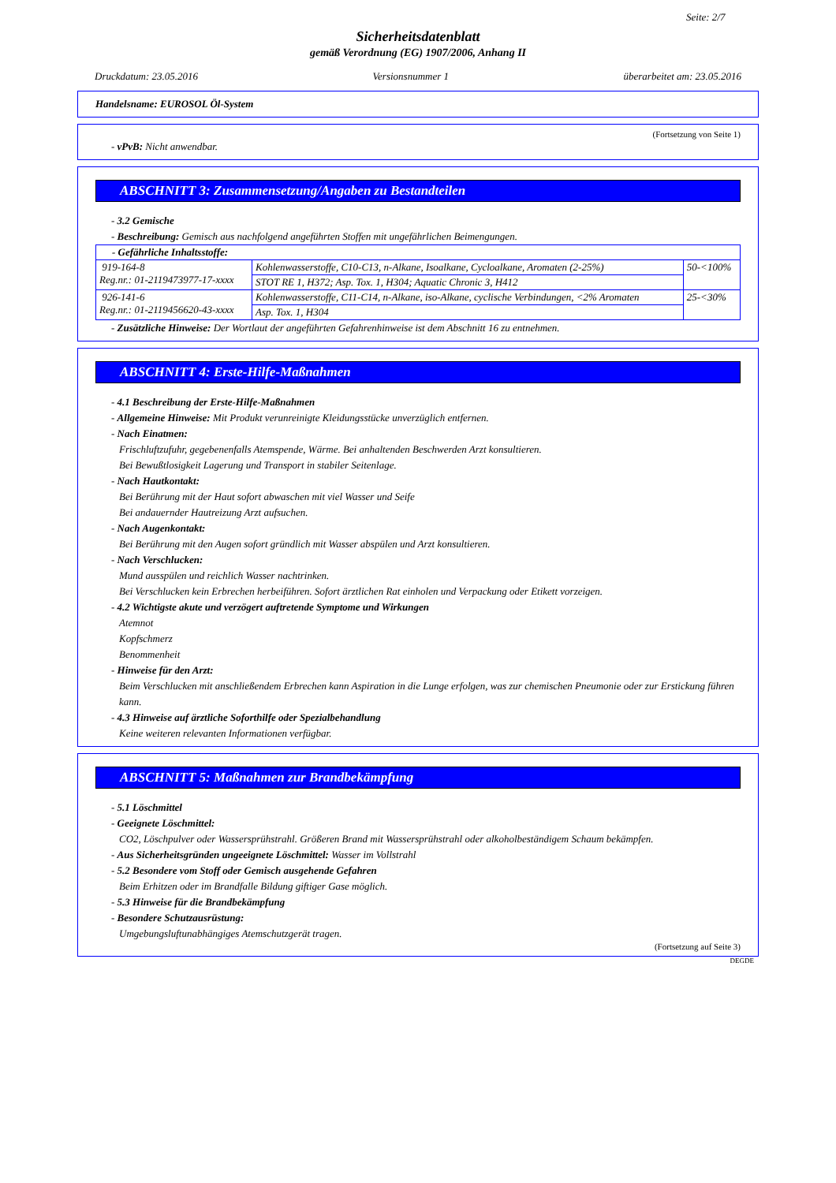Seite: 2/7
Sicherheitsdatenblatt
gemäß Verordnung (EG) 1907/2006, Anhang II
Druckdatum: 23.05.2016 Versionsnummer 1 überarbeitet am: 23.05.2016
Handelsname: EUROSOL Öl-System
(Fortsetzung von Seite 1)
- vPvB: Nicht anwendbar.
ABSCHNITT 3: Zusammensetzung/Angaben zu Bestandteilen
- 3.2 Gemische
- Beschreibung: Gemisch aus nachfolgend angeführten Stoffen mit ungefährlichen Beimengungen.
| - Gefährliche Inhaltsstoffe: | | |
| 919-164-8 Reg.nr.: 01-2119473977-17-xxxx | Kohlenwasserstoffe, C10-C13, n-Alkane, Isoalkane, Cycloalkane, Aromaten (2-25%) | 50-<100% |
| | STOT RE 1, H372; Asp. Tox. 1, H304; Aquatic Chronic 3, H412 | |
| 926-141-6 Reg.nr.: 01-2119456620-43-xxxx | Kohlenwasserstoffe, C11-C14, n-Alkane, iso-Alkane, cyclische Verbindungen, <2% Aromaten | 25-<30% |
| | Asp. Tox. 1, H304 | |
- Zusätzliche Hinweise: Der Wortlaut der angeführten Gefahrenhinweise ist dem Abschnitt 16 zu entnehmen.
ABSCHNITT 4: Erste-Hilfe-Maßnahmen
- 4.1 Beschreibung der Erste-Hilfe-Maßnahmen
- Allgemeine Hinweise: Mit Produkt verunreinigte Kleidungsstücke unverzüglich entfernen.
- Nach Einatmen:
Frischluftzufuhr, gegebenenfalls Atemspende, Wärme. Bei anhaltenden Beschwerden Arzt konsultieren.
Bei Bewußtlosigkeit Lagerung und Transport in stabiler Seitenlage.
- Nach Hautkontakt:
Bei Berührung mit der Haut sofort abwaschen mit viel Wasser und Seife
Bei andauernder Hautreizung Arzt aufsuchen.
- Nach Augenkontakt:
Bei Berührung mit den Augen sofort gründlich mit Wasser abspülen und Arzt konsultieren.
- Nach Verschlucken:
Mund ausspülen und reichlich Wasser nachtrinken.
Bei Verschlucken kein Erbrechen herbeiführen. Sofort ärztlichen Rat einholen und Verpackung oder Etikett vorzeigen.
- 4.2 Wichtigste akute und verzögert auftretende Symptome und Wirkungen
Atemnot
Kopfschmerz
Benommenheit
- Hinweise für den Arzt:
Beim Verschlucken mit anschließendem Erbrechen kann Aspiration in die Lunge erfolgen, was zur chemischen Pneumonie oder zur Erstickung führen kann.
- 4.3 Hinweise auf ärztliche Soforthilfe oder Spezialbehandlung
Keine weiteren relevanten Informationen verfügbar.
ABSCHNITT 5: Maßnahmen zur Brandbekämpfung
- 5.1 Löschmittel
- Geeignete Löschmittel:
CO2, Löschpulver oder Wassersprühstrahl. Größeren Brand mit Wassersprühstrahl oder alkoholbeständigem Schaum bekämpfen.
- Aus Sicherheitsgründen ungeeignete Löschmittel: Wasser im Vollstrahl
- 5.2 Besondere vom Stoff oder Gemisch ausgehende Gefahren
Beim Erhitzen oder im Brandfalle Bildung giftiger Gase möglich.
- 5.3 Hinweise für die Brandbekämpfung
- Besondere Schutzausrüstung:
Umgebungsluftunabhängiges Atemschutzgerät tragen.
(Fortsetzung auf Seite 3)
DEGDE